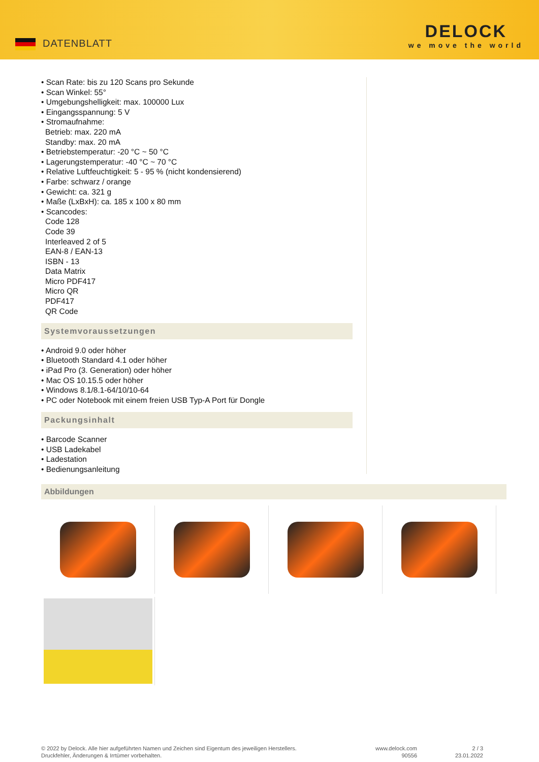DATENBLATT
DELOCK
we move the world
• Scan Rate: bis zu 120 Scans pro Sekunde
• Scan Winkel: 55°
• Umgebungshelligkeit: max. 100000 Lux
• Eingangsspannung: 5 V
• Stromaufnahme:
Betrieb: max. 220 mA
Standby: max. 20 mA
• Betriebstemperatur: -20 °C ~ 50 °C
• Lagerungstemperatur: -40 °C ~ 70 °C
• Relative Luftfeuchtigkeit: 5 - 95 % (nicht kondensierend)
• Farbe: schwarz / orange
• Gewicht: ca. 321 g
• Maße (LxBxH): ca. 185 x 100 x 80 mm
• Scancodes:
Code 128
Code 39
Interleaved 2 of 5
EAN-8 / EAN-13
ISBN - 13
Data Matrix
Micro PDF417
Micro QR
PDF417
QR Code
Systemvoraussetzungen
• Android 9.0 oder höher
• Bluetooth Standard 4.1 oder höher
• iPad Pro (3. Generation) oder höher
• Mac OS 10.15.5 oder höher
• Windows 8.1/8.1-64/10/10-64
• PC oder Notebook mit einem freien USB Typ-A Port für Dongle
Packungsinhalt
• Barcode Scanner
• USB Ladekabel
• Ladestation
• Bedienungsanleitung
Abbildungen
© 2022 by Delock. Alle hier aufgeführten Namen und Zeichen sind Eigentum des jeweiligen Herstellers.
Druckfehler, Änderungen & Irrtümer vorbehalten.
www.delock.com
90556
2 / 3
23.01.2022